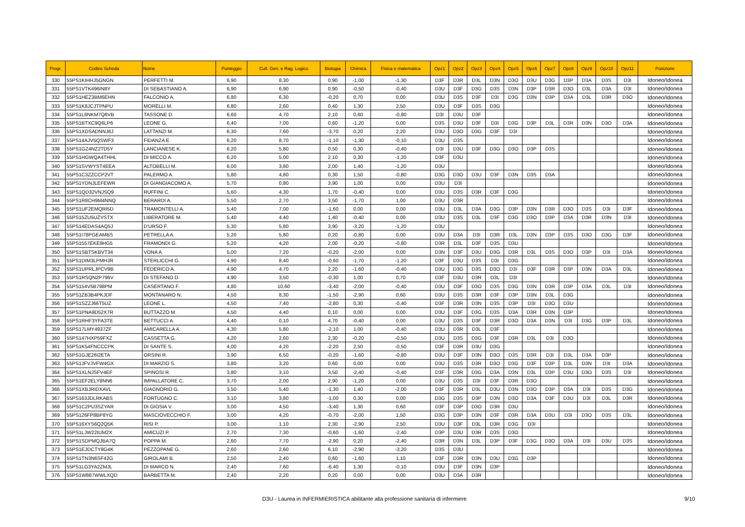| Progr. | Codice Scheda | Nome | Punteggio | Cult. Gen. e Rag. Logico | Biologia | Chimica | Fisica e matematica | Opz1 | Opz2 | Opz3 | Opz4 | Opz5 | Opz6 | Opz7 | Opz8 | Opz9 | Opz10 | Opz11 | Posizione |
| --- | --- | --- | --- | --- | --- | --- | --- | --- | --- | --- | --- | --- | --- | --- | --- | --- | --- | --- | --- |
| 330 | 55PS1KIHHJ5GNGN | PERFETTI M. | 6,90 | 8,30 | 0,90 | -1,00 | -1,30 | D3F | D3R | D3L | D3N | D3O | D3U | D3G | D3P | D3A | D3S | D3I | Idoneo/Idonea |
| 331 | 55PS1VTK496IN8Y | DI SEBASTIANO A. | 6,90 | 6,90 | 0,90 | -0,50 | -0,40 | D3U | D3F | D3G | D3S | D3N | D3P | D3R | D3O | D3L | D3A | D3I | Idoneo/Idonea |
| 332 | 55PS1HEZ3BM6EHN | FALCONIO A. | 6,80 | 6,30 | -0,20 | 0,70 | 0,00 | D3U | D3S | D3F | D3I | D3G | D3N | D3P | D3A | D3L | D3R | D3O | Idoneo/Idonea |
| 333 | 55PS1K8JCJTPNPU | MORELLI M. | 6,80 | 2,60 | 0,40 | 1,30 | 2,50 | D3U | D3F | D3S | D3G | | | | | | | | Idoneo/Idonea |
| 334 | 55PS1L6NKM7Q6VB | TASSONE D. | 6,60 | 4,70 | 2,10 | 0,60 | -0,80 | D3I | D3U | D3F | | | | | | | | | Idoneo/Idonea |
| 335 | 55PS1BTXC9Q6LP6 | LEONE G. | 6,40 | 7,00 | 0,60 | -1,20 | 0,00 | D3S | D3U | D3F | D3I | D3G | D3P | D3L | D3R | D3N | D3O | D3A | Idoneo/Idonea |
| 336 | 55PS1XDSADNNJ6J | LATTANZI M. | 6,30 | 7,60 | -3,70 | 0,20 | 2,20 | D3U | D3O | D3G | D3F | D3I | | | | | | | Idoneo/Idonea |
| 337 | 55PS14AJV5QSWF3 | FIDANZA E. | 6,20 | 8,70 | -1,10 | -1,30 | -0,10 | D3U | D3S | | | | | | | | | | Idoneo/Idonea |
| 338 | 55PS1GZ4NZ2TD5Y | LANCIANESE K. | 6,20 | 5,80 | 0,50 | 0,30 | -0,40 | D3I | D3U | D3F | D3G | D3O | D3P | D3S | | | | | Idoneo/Idonea |
| 339 | 55PS1HGWQA4THHL | DI MICCO A. | 6,20 | 5,00 | 2,10 | 0,30 | -1,20 | D3F | D3U | | | | | | | | | | Idoneo/Idonea |
| 340 | 55PS1SVWYST4EEA | ALTOBELLI M. | 6,00 | 3,80 | 2,00 | 1,40 | -1,20 | D3U | | | | | | | | | | | Idoneo/Idonea |
| 341 | 55PS1C3ZZCCP2VT | PALERMO A. | 5,80 | 4,80 | 0,30 | 1,50 | -0,80 | D3G | D3O | D3U | D3F | D3N | D3S | D3A | | | | | Idoneo/Idonea |
| 342 | 55PS1YDNJLEFEWR | DI GIANGIACOMO A. | 5,70 | 0,80 | 3,90 | 1,00 | 0,00 | D3U | D3I | | | | | | | | | | Idoneo/Idonea |
| 343 | 55PS1QD32VNJSQ9 | RUFFINI C. | 5,60 | 4,30 | 1,70 | -0,40 | 0,00 | D3U | D3S | D3R | D3F | D3G | | | | | | | Idoneo/Idonea |
| 344 | 55PS1R8CH9M4NNQ | BERARDI A. | 5,50 | 2,70 | 3,50 | -1,70 | 1,00 | D3U | D3R | | | | | | | | | | Idoneo/Idonea |
| 345 | 55PS1UF2EMQRI5D | TRAMONTELLI A. | 5,40 | 7,00 | -1,60 | 0,00 | 0,00 | D3U | D3L | D3A | D3G | D3P | D3N | D3R | D3O | D3S | D3I | D3F | Idoneo/Idonea |
| 346 | 55PS15ZU5UZVSTX | LIBERATORE M. | 5,40 | 4,40 | 1,40 | -0,40 | 0,00 | D3U | D3S | D3L | D3F | D3G | D3O | D3P | D3A | D3R | D3N | D3I | Idoneo/Idonea |
| 347 | 55PS14EDAS4AQ5J | D'URSO F. | 5,30 | 5,80 | 3,90 | -3,20 | -1,20 | D3U | | | | | | | | | | | Idoneo/Idonea |
| 348 | 55PS1I78PGEAMBS | PETRELLA A. | 5,20 | 5,80 | 0,20 | -0,80 | 0,00 | D3U | D3A | D3I | D3R | D3L | D3N | D3P | D3S | D3O | D3G | D3F | Idoneo/Idonea |
| 349 | 55PS1557EKE9HG5 | FRAMONDI G. | 5,20 | 4,20 | 2,00 | -0,20 | -0,80 | D3R | D3L | D3F | D3S | D3U | | | | | | | Idoneo/Idonea |
| 350 | 55PS1SBTSKBVT34 | VONA A. | 5,00 | 7,20 | -0,20 | -2,00 | 0,00 | D3N | D3F | D3U | D3G | D3R | D3L | D3S | D3O | D3P | D3I | D3A | Idoneo/Idonea |
| 351 | 55PS1DIM3LPMHJR | STERLICCHI G. | 4,90 | 8,40 | -0,60 | -1,70 | -1,20 | D3F | D3U | D3S | D3I | D3G | | | | | | | Idoneo/Idonea |
| 352 | 55PS1UPRLJPCV9B | FEDERICO A. | 4,90 | 4,70 | 2,20 | -1,60 | -0,40 | D3U | D3G | D3S | D3O | D3I | D3F | D3R | D3P | D3N | D3A | D3L | Idoneo/Idonea |
| 353 | 55PS1RSQN2P796V | DI STEFANO D. | 4,90 | 3,50 | -0,30 | 1,00 | 0,70 | D3F | D3U | D3R | D3L | D3I | | | | | | | Idoneo/Idonea |
| 354 | 55PS154V5B798PM | CASERTANO F. | 4,80 | 10,60 | -3,40 | -2,00 | -0,40 | D3U | D3F | D3O | D3S | D3G | D3N | D3R | D3P | D3A | D3L | D3I | Idoneo/Idonea |
| 355 | 55PS1ZB3B4PKJDF | MONTANARO N. | 4,50 | 8,30 | -1,50 | -2,90 | 0,60 | D3U | D3S | D3R | D3F | D3P | D3N | D3L | D3G | | | | Idoneo/Idonea |
| 356 | 55PS1SZZJ66T5UZ | LEONE L. | 4,50 | 7,40 | -2,80 | 0,30 | -0,40 | D3F | D3R | D3N | D3S | D3P | D3I | D3O | D3U | | | | Idoneo/Idonea |
| 357 | 55PS1PNA9D52X7R | BUTTAZZO M. | 4,50 | 4,40 | 0,10 | 0,00 | 0,00 | D3U | D3F | D3G | D3S | D3A | D3R | D3N | D3P | | | | Idoneo/Idonea |
| 358 | 55PS1RHF3YFA3TE | BETTUCCI A. | 4,40 | 0,10 | 4,70 | -0,40 | 0,00 | D3U | D3S | D3F | D3R | D3O | D3A | D3N | D3I | D3G | D3P | D3L | Idoneo/Idonea |
| 359 | 55PS17LMY4937ZF | AMICARELLA A. | 4,30 | 5,80 | -2,10 | 1,00 | -0,40 | D3U | D3R | D3L | D3F | | | | | | | | Idoneo/Idonea |
| 360 | 55PS147HXP59FXZ | CASSETTA G. | 4,20 | 2,60 | 2,30 | -0,20 | -0,50 | D3U | D3S | D3G | D3F | D3R | D3L | D3I | D3O | | | | Idoneo/Idonea |
| 361 | 55PS1K54FNCCCPK | DI SANTE S. | 4,00 | 4,20 | -2,20 | 2,50 | -0,50 | D3F | D3R | D3U | D3G | | | | | | | | Idoneo/Idonea |
| 362 | 55PS1GJE26I2ETA | ORSINI R. | 3,90 | 6,50 | -0,20 | -1,60 | -0,80 | D3U | D3F | D3N | D3O | D3S | D3R | D3I | D3L | D3A | D3P | | Idoneo/Idonea |
| 363 | 55PS1JFVJVFW4GX | DI MARZIO S. | 3,80 | 3,20 | 0,60 | 0,00 | 0,00 | D3U | D3S | D3R | D3O | D3G | D3F | D3P | D3L | D3N | D3I | D3A | Idoneo/Idonea |
| 364 | 55PS1XLNJSFV4EF | SPINOSI R. | 3,80 | 3,10 | 3,50 | -2,40 | -0,40 | D3F | D3R | D3G | D3A | D3N | D3L | D3P | D3U | D3O | D3S | D3I | Idoneo/Idonea |
| 365 | 55PS1EF2ELY8NN6 | IMPALLATORE C. | 3,70 | 2,00 | 2,90 | -1,20 | 0,00 | D3U | D3S | D3I | D3F | D3R | D3O | | | | | | Idoneo/Idonea |
| 366 | 55PS1XBJRIDXAVL | GIAGNORIO G. | 3,50 | 5,40 | -1,30 | 1,40 | -2,00 | D3F | D3R | D3L | D3U | D3N | D3O | D3P | D3A | D3I | D3S | D3G | Idoneo/Idonea |
| 367 | 55PS163JDLRKABS | FORTUGNO C. | 3,10 | 3,80 | -1,00 | 0,30 | 0,00 | D3G | D3S | D3P | D3N | D3O | D3A | D3F | D3U | D3I | D3L | D3R | Idoneo/Idonea |
| 368 | 55PS1C2PU3SZYAR | DI GIOSIA V. | 3,00 | 4,50 | -3,40 | 1,30 | 0,60 | D3F | D3P | D3O | D3R | D3U | | | | | | | Idoneo/Idonea |
| 369 | 55PS126FP8BP8YG | MASCIOVECCHIO F. | 3,00 | 4,20 | -0,70 | -2,00 | 1,50 | D3G | D3P | D3N | D3F | D3R | D3A | D3U | D3I | D3O | D3S | D3L | Idoneo/Idonea |
| 370 | 55PS16XYS6Q2Q5K | RISI P. | 3,00 | 1,10 | 2,30 | -2,90 | 2,50 | D3U | D3F | D3L | D3R | D3G | D3I | | | | | | Idoneo/Idonea |
| 371 | 55PS1LJW22IUM2X | AMICUZI P. | 2,70 | 7,30 | -0,60 | -1,60 | -2,40 | D3P | D3U | D3R | D3S | D3O | | | | | | | Idoneo/Idonea |
| 372 | 55PS1SDPMQJBA7Q | POPPA M. | 2,60 | 7,70 | -2,90 | 0,20 | -2,40 | D3R | D3N | D3L | D3P | D3F | D3G | D3O | D3A | D3I | D3U | D3S | Idoneo/Idonea |
| 373 | 55PS1EJDCTY8G4K | PEZZOPANE G. | 2,60 | 2,60 | 6,10 | -2,90 | -3,20 | D3S | D3U | | | | | | | | | | Idoneo/Idonea |
| 374 | 55PS1TN3N6SF42G | GIROLAMI B. | 2,50 | 2,40 | 0,60 | -1,60 | 1,10 | D3F | D3R | D3N | D3U | D3G | D3P | | | | | | Idoneo/Idonea |
| 375 | 55PS1LG3YA2ZMJL | DI MARCO N. | 2,40 | 7,60 | -6,40 | 1,30 | -0,10 | D3U | D3F | D3N | D3P | | | | | | | | Idoneo/Idonea |
| 376 | 55PS1W887WWLXQD | BARBETTA M. | 2,40 | 2,20 | 0,20 | 0,00 | 0,00 | D3U | D3A | D3R | | | | | | | | | Idoneo/Idonea |
D3U - Laurea in INFERMIERISTICA abilitante alla professione sanitaria di infermiere 9/10